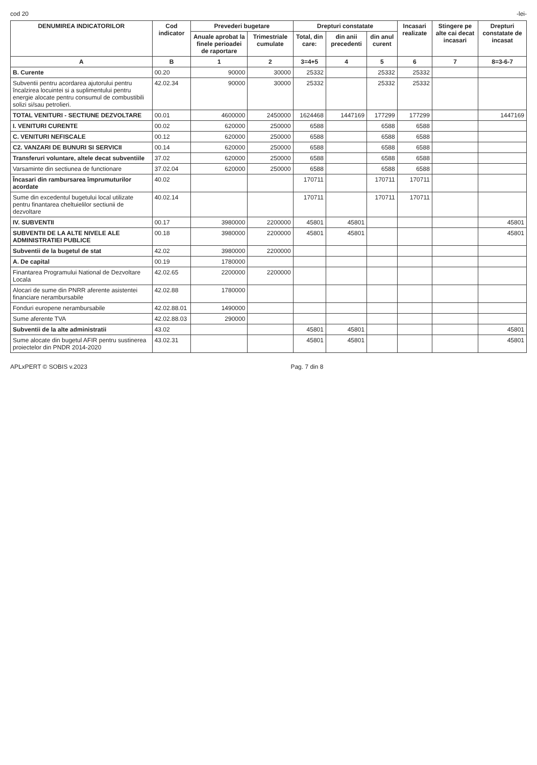cod 20 -lei-
| DENUMIREA INDICATORILOR | Cod indicator | Prevederi bugetare | | Drepturi constatate | | | Incasari realizate | Stingere pe alte cai decat incasari | Drepturi constatate de incasat |
| --- | --- | --- | --- | --- | --- | --- | --- | --- | --- |
| | | Anuale aprobat la finele perioadei de raportare | Trimestriale cumulate | Total, din care: | din anii precedenti | din anul curent | | | |
| A | B | 1 | 2 | 3=4+5 | 4 | 5 | 6 | 7 | 8=3-6-7 |
| B. Curente | 00.20 | 90000 | 30000 | 25332 | | 25332 | 25332 | | |
| Subventii pentru acordarea ajutorului pentru încalzirea locuintei si a suplimentului pentru energie alocate pentru consumul de combustibili solizi si/sau petrolieri. | 42.02.34 | 90000 | 30000 | 25332 | | 25332 | 25332 | | |
| TOTAL VENITURI - SECTIUNE DEZVOLTARE | 00.01 | 4600000 | 2450000 | 1624468 | 1447169 | 177299 | 177299 | | 1447169 |
| I. VENITURI CURENTE | 00.02 | 620000 | 250000 | 6588 | | 6588 | 6588 | | |
| C. VENITURI NEFISCALE | 00.12 | 620000 | 250000 | 6588 | | 6588 | 6588 | | |
| C2. VANZARI DE BUNURI SI SERVICII | 00.14 | 620000 | 250000 | 6588 | | 6588 | 6588 | | |
| Transferuri voluntare, altele decat subventiile | 37.02 | 620000 | 250000 | 6588 | | 6588 | 6588 | | |
| Varsaminte din sectiunea de functionare | 37.02.04 | 620000 | 250000 | 6588 | | 6588 | 6588 | | |
| Încasari din rambursarea împrumuturilor acordate | 40.02 | | | 170711 | | 170711 | 170711 | | |
| Sume din excedentul bugetului local utilizate pentru finantarea cheltuielilor sectiunii de dezvoltare | 40.02.14 | | | 170711 | | 170711 | 170711 | | |
| IV. SUBVENTII | 00.17 | 3980000 | 2200000 | 45801 | 45801 | | | | 45801 |
| SUBVENTII DE LA ALTE NIVELE ALE ADMINISTRATIEI PUBLICE | 00.18 | 3980000 | 2200000 | 45801 | 45801 | | | | 45801 |
| Subventii de la bugetul de stat | 42.02 | 3980000 | 2200000 | | | | | | |
| A. De capital | 00.19 | 1780000 | | | | | | | |
| Finantarea Programului National de Dezvoltare Locala | 42.02.65 | 2200000 | 2200000 | | | | | | |
| Alocari de sume din PNRR aferente asistentei financiare nerambursabile | 42.02.88 | 1780000 | | | | | | | |
| Fonduri europene nerambursabile | 42.02.88.01 | 1490000 | | | | | | | |
| Sume aferente TVA | 42.02.88.03 | 290000 | | | | | | | |
| Subventii de la alte administratii | 43.02 | | | 45801 | 45801 | | | | 45801 |
| Sume alocate din bugetul AFIR pentru sustinerea proiectelor din PNDR 2014-2020 | 43.02.31 | | | 45801 | 45801 | | | | 45801 |
APLxPERT © SOBIS v.2023 Pag. 7 din 8